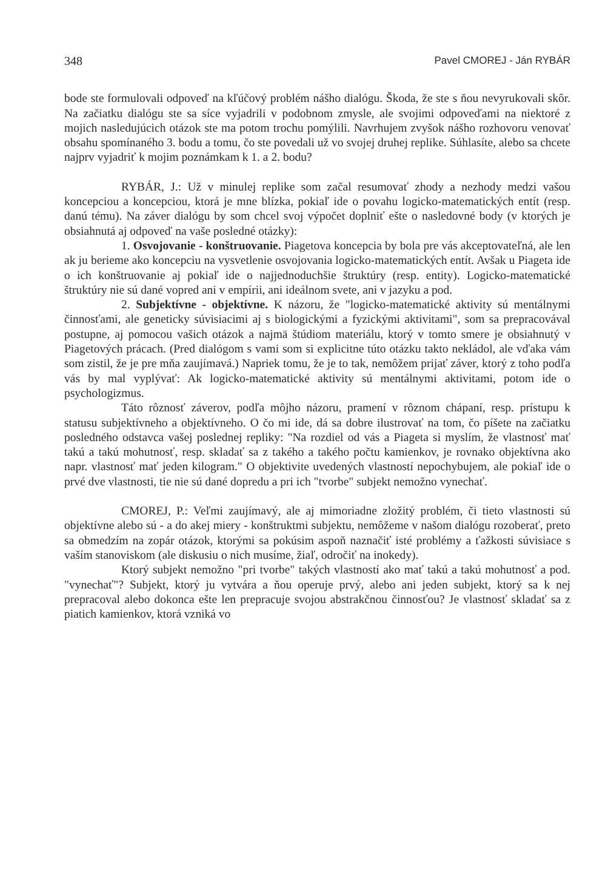348 Pavel CMOREJ - Ján RYBÁR
bode ste formulovali odpoveď na kľúčový problém nášho dialógu. Škoda, že ste s ňou nevyrukovali skôr. Na začiatku dialógu ste sa síce vyjadrili v podobnom zmysle, ale svojimi odpoveďami na niektoré z mojich nasledujúcich otázok ste ma potom trochu pomýlili. Navrhujem zvyšok nášho rozhovoru venovať obsahu spomínaného 3. bodu a tomu, čo ste povedali už vo svojej druhej replike. Súhlasíte, alebo sa chcete najprv vyjadriť k mojim poznámkam k 1. a 2. bodu?
RYBÁR, J.: Už v minulej replike som začal resumovať zhody a nezhody medzi vašou koncepciou a koncepciou, ktorá je mne blízka, pokiaľ ide o povahu logicko-matematických entít (resp. danú tému). Na záver dialógu by som chcel svoj výpočet doplniť ešte o nasledovné body (v ktorých je obsiahnutá aj odpoveď na vaše posledné otázky):
1. Osvojovanie - konštruovanie. Piagetova koncepcia by bola pre vás akceptovateľná, ale len ak ju berieme ako koncepciu na vysvetlenie osvojovania logicko-matematických entít. Avšak u Piageta ide o ich konštruovanie aj pokiaľ ide o najjednoduchšie štruktúry (resp. entity). Logicko-matematické štruktúry nie sú dané vopred ani v empírii, ani ideálnom svete, ani v jazyku a pod.
2. Subjektívne - objektívne. K názoru, že "logicko-matematické aktivity sú mentálnymi činnosťami, ale geneticky súvisiacimi aj s biologickými a fyzickými aktivitami", som sa prepracovával postupne, aj pomocou vašich otázok a najmä štúdiom materiálu, ktorý v tomto smere je obsiahnutý v Piagetových prácach. (Pred dialógom s vami som si explicitne túto otázku takto nekládol, ale vďaka vám som zistil, že je pre mňa zaujímavá.) Napriek tomu, že je to tak, nemôžem prijať záver, ktorý z toho podľa vás by mal vyplývať: Ak logicko-matematické aktivity sú mentálnymi aktivitami, potom ide o psychologizmus.
Táto rôznosť záverov, podľa môjho názoru, pramení v rôznom chápaní, resp. prístupu k statusu subjektívneho a objektívneho. O čo mi ide, dá sa dobre ilustrovať na tom, čo píšete na začiatku posledného odstavca vašej poslednej repliky: "Na rozdiel od vás a Piageta si myslím, že vlastnosť mať takú a takú mohutnosť, resp. skladať sa z takého a takého počtu kamienkov, je rovnako objektívna ako napr. vlastnosť mať jeden kilogram." O objektivite uvedených vlastností nepochybujem, ale pokiaľ ide o prvé dve vlastnosti, tie nie sú dané dopredu a pri ich "tvorbe" subjekt nemožno vynechať.
CMOREJ, P.: Veľmi zaujímavý, ale aj mimoriadne zložitý problém, či tieto vlastnosti sú objektívne alebo sú - a do akej miery - konštruktmi subjektu, nemôžeme v našom dialógu rozoberať, preto sa obmedzím na zopár otázok, ktorými sa pokúsim aspoň naznačiť isté problémy a ťažkosti súvisiace s vaším stanoviskom (ale diskusiu o nich musíme, žiaľ, odročiť na inokedy).
Ktorý subjekt nemožno "pri tvorbe" takých vlastností ako mať takú a takú mohutnosť a pod. "vynechať"? Subjekt, ktorý ju vytvára a ňou operuje prvý, alebo ani jeden subjekt, ktorý sa k nej prepracoval alebo dokonca ešte len prepracuje svojou abstrakčnou činnosťou? Je vlastnosť skladať sa z piatich kamienkov, ktorá vzniká vo